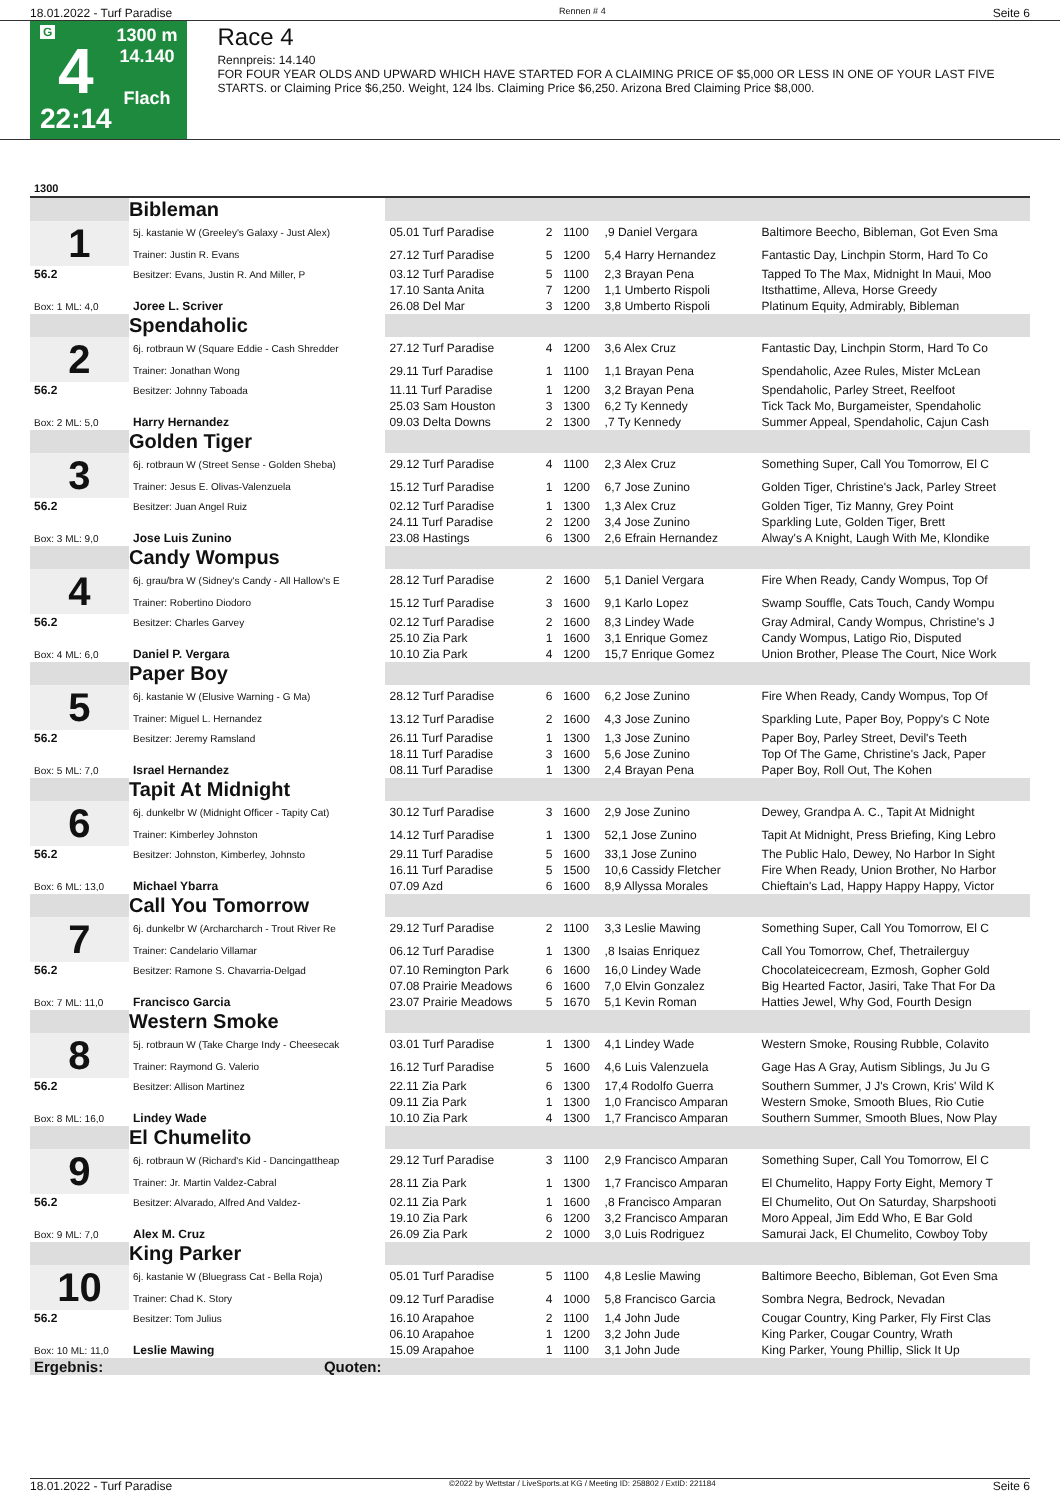18.01.2022 - Turf Paradise Rennen # 4 Seite 6
G
4
22:14
1300 m
14.140
Flach
Race 4
Rennpreis: 14.140
FOR FOUR YEAR OLDS AND UPWARD WHICH HAVE STARTED FOR A CLAIMING PRICE OF $5,000 OR LESS IN ONE OF YOUR LAST FIVE STARTS. or Claiming Price $6,250. Weight, 124 lbs. Claiming Price $6,250. Arizona Bred Claiming Price $8,000.
| 1300 | | | | | | |
| | Bibleman | | | | | |
| 1 | 5j. kastanie W (Greeley's Galaxy - Just Alex) | 05.01 Turf Paradise | 2 | 1100 | ,9 Daniel Vergara | Baltimore Beecho, Bibleman, Got Even Sma |
| | Trainer: Justin R. Evans | 27.12 Turf Paradise | 5 | 1200 | 5,4 Harry Hernandez | Fantastic Day, Linchpin Storm, Hard To Co |
| 56.2 | Besitzer: Evans, Justin R. And Miller, P | 03.12 Turf Paradise | 5 | 1100 | 2,3 Brayan Pena | Tapped To The Max, Midnight In Maui, Moo |
| | | 17.10 Santa Anita | 7 | 1200 | 1,1 Umberto Rispoli | Itsthattime, Alleva, Horse Greedy |
| Box: 1 ML: 4,0 | Joree L. Scriver | 26.08 Del Mar | 3 | 1200 | 3,8 Umberto Rispoli | Platinum Equity, Admirably, Bibleman |
| | Spendaholic | | | | | |
| 2 | 6j. rotbraun W (Square Eddie - Cash Shredder | 27.12 Turf Paradise | 4 | 1200 | 3,6 Alex Cruz | Fantastic Day, Linchpin Storm, Hard To Co |
| | Trainer: Jonathan Wong | 29.11 Turf Paradise | 1 | 1100 | 1,1 Brayan Pena | Spendaholic, Azee Rules, Mister McLean |
| 56.2 | Besitzer: Johnny Taboada | 11.11 Turf Paradise | 1 | 1200 | 3,2 Brayan Pena | Spendaholic, Parley Street, Reelfoot |
| | | 25.03 Sam Houston | 3 | 1300 | 6,2 Ty Kennedy | Tick Tack Mo, Burgameister, Spendaholic |
| Box: 2 ML: 5,0 | Harry Hernandez | 09.03 Delta Downs | 2 | 1300 | ,7 Ty Kennedy | Summer Appeal, Spendaholic, Cajun Cash |
| | Golden Tiger | | | | | |
| 3 | 6j. rotbraun W (Street Sense - Golden Sheba) | 29.12 Turf Paradise | 4 | 1100 | 2,3 Alex Cruz | Something Super, Call You Tomorrow, El C |
| | Trainer: Jesus E. Olivas-Valenzuela | 15.12 Turf Paradise | 1 | 1200 | 6,7 Jose Zunino | Golden Tiger, Christine's Jack, Parley Street |
| 56.2 | Besitzer: Juan Angel Ruiz | 02.12 Turf Paradise | 1 | 1300 | 1,3 Alex Cruz | Golden Tiger, Tiz Manny, Grey Point |
| | | 24.11 Turf Paradise | 2 | 1200 | 3,4 Jose Zunino | Sparkling Lute, Golden Tiger, Brett |
| Box: 3 ML: 9,0 | Jose Luis Zunino | 23.08 Hastings | 6 | 1300 | 2,6 Efrain Hernandez | Alway's A Knight, Laugh With Me, Klondike |
| | Candy Wompus | | | | | |
| 4 | 6j. grau/bra W (Sidney's Candy - All Hallow's E | 28.12 Turf Paradise | 2 | 1600 | 5,1 Daniel Vergara | Fire When Ready, Candy Wompus, Top Of |
| | Trainer: Robertino Diodoro | 15.12 Turf Paradise | 3 | 1600 | 9,1 Karlo Lopez | Swamp Souffle, Cats Touch, Candy Wompu |
| 56.2 | Besitzer: Charles Garvey | 02.12 Turf Paradise | 2 | 1600 | 8,3 Lindey Wade | Gray Admiral, Candy Wompus, Christine's J |
| | | 25.10 Zia Park | 1 | 1600 | 3,1 Enrique Gomez | Candy Wompus, Latigo Rio, Disputed |
| Box: 4 ML: 6,0 | Daniel P. Vergara | 10.10 Zia Park | 4 | 1200 | 15,7 Enrique Gomez | Union Brother, Please The Court, Nice Work |
| | Paper Boy | | | | | |
| 5 | 6j. kastanie W (Elusive Warning - G Ma) | 28.12 Turf Paradise | 6 | 1600 | 6,2 Jose Zunino | Fire When Ready, Candy Wompus, Top Of |
| | Trainer: Miguel L. Hernandez | 13.12 Turf Paradise | 2 | 1600 | 4,3 Jose Zunino | Sparkling Lute, Paper Boy, Poppy's C Note |
| 56.2 | Besitzer: Jeremy Ramsland | 26.11 Turf Paradise | 1 | 1300 | 1,3 Jose Zunino | Paper Boy, Parley Street, Devil's Teeth |
| | | 18.11 Turf Paradise | 3 | 1600 | 5,6 Jose Zunino | Top Of The Game, Christine's Jack, Paper |
| Box: 5 ML: 7,0 | Israel Hernandez | 08.11 Turf Paradise | 1 | 1300 | 2,4 Brayan Pena | Paper Boy, Roll Out, The Kohen |
| | Tapit At Midnight | | | | | |
| 6 | 6j. dunkelbr W (Midnight Officer - Tapity Cat) | 30.12 Turf Paradise | 3 | 1600 | 2,9 Jose Zunino | Dewey, Grandpa A. C., Tapit At Midnight |
| | Trainer: Kimberley Johnston | 14.12 Turf Paradise | 1 | 1300 | 52,1 Jose Zunino | Tapit At Midnight, Press Briefing, King Lebro |
| 56.2 | Besitzer: Johnston, Kimberley, Johnsto | 29.11 Turf Paradise | 5 | 1600 | 33,1 Jose Zunino | The Public Halo, Dewey, No Harbor In Sight |
| | | 16.11 Turf Paradise | 5 | 1500 | 10,6 Cassidy Fletcher | Fire When Ready, Union Brother, No Harbor |
| Box: 6 ML: 13,0 | Michael Ybarra | 07.09 Azd | 6 | 1600 | 8,9 Allyssa Morales | Chieftain's Lad, Happy Happy Happy, Victor |
| | Call You Tomorrow | | | | | |
| 7 | 6j. dunkelbr W (Archarcharch - Trout River Re | 29.12 Turf Paradise | 2 | 1100 | 3,3 Leslie Mawing | Something Super, Call You Tomorrow, El C |
| | Trainer: Candelario Villamar | 06.12 Turf Paradise | 1 | 1300 | ,8 Isaias Enriquez | Call You Tomorrow, Chef, Thetrailerguy |
| 56.2 | Besitzer: Ramone S. Chavarria-Delgad | 07.10 Remington Park | 6 | 1600 | 16,0 Lindey Wade | Chocolateicecream, Ezmosh, Gopher Gold |
| | | 07.08 Prairie Meadows | 6 | 1600 | 7,0 Elvin Gonzalez | Big Hearted Factor, Jasiri, Take That For Da |
| Box: 7 ML: 11,0 | Francisco Garcia | 23.07 Prairie Meadows | 5 | 1670 | 5,1 Kevin Roman | Hatties Jewel, Why God, Fourth Design |
| | Western Smoke | | | | | |
| 8 | 5j. rotbraun W (Take Charge Indy - Cheesecak | 03.01 Turf Paradise | 1 | 1300 | 4,1 Lindey Wade | Western Smoke, Rousing Rubble, Colavito |
| | Trainer: Raymond G. Valerio | 16.12 Turf Paradise | 5 | 1600 | 4,6 Luis Valenzuela | Gage Has A Gray, Autism Siblings, Ju Ju G |
| 56.2 | Besitzer: Allison Martinez | 22.11 Zia Park | 6 | 1300 | 17,4 Rodolfo Guerra | Southern Summer, J J's Crown, Kris' Wild K |
| | | 09.11 Zia Park | 1 | 1300 | 1,0 Francisco Amparan | Western Smoke, Smooth Blues, Rio Cutie |
| Box: 8 ML: 16,0 | Lindey Wade | 10.10 Zia Park | 4 | 1300 | 1,7 Francisco Amparan | Southern Summer, Smooth Blues, Now Play |
| | El Chumelito | | | | | |
| 9 | 6j. rotbraun W (Richard's Kid - Dancingattheap | 29.12 Turf Paradise | 3 | 1100 | 2,9 Francisco Amparan | Something Super, Call You Tomorrow, El C |
| | Trainer: Jr. Martin Valdez-Cabral | 28.11 Zia Park | 1 | 1300 | 1,7 Francisco Amparan | El Chumelito, Happy Forty Eight, Memory T |
| 56.2 | Besitzer: Alvarado, Alfred And Valdez- | 02.11 Zia Park | 1 | 1600 | ,8 Francisco Amparan | El Chumelito, Out On Saturday, Sharpshooti |
| | | 19.10 Zia Park | 6 | 1200 | 3,2 Francisco Amparan | Moro Appeal, Jim Edd Who, E Bar Gold |
| Box: 9 ML: 7,0 | Alex M. Cruz | 26.09 Zia Park | 2 | 1000 | 3,0 Luis Rodriguez | Samurai Jack, El Chumelito, Cowboy Toby |
| | King Parker | | | | | |
| 10 | 6j. kastanie W (Bluegrass Cat - Bella Roja) | 05.01 Turf Paradise | 5 | 1100 | 4,8 Leslie Mawing | Baltimore Beecho, Bibleman, Got Even Sma |
| | Trainer: Chad K. Story | 09.12 Turf Paradise | 4 | 1000 | 5,8 Francisco Garcia | Sombra Negra, Bedrock, Nevadan |
| 56.2 | Besitzer: Tom Julius | 16.10 Arapahoe | 2 | 1100 | 1,4 John Jude | Cougar Country, King Parker, Fly First Clas |
| | | 06.10 Arapahoe | 1 | 1200 | 3,2 John Jude | King Parker, Cougar Country, Wrath |
| Box: 10 ML: 11,0 | Leslie Mawing | 15.09 Arapahoe | 1 | 1100 | 3,1 John Jude | King Parker, Young Phillip, Slick It Up |
| Ergebnis: | Quoten: | | | | | |
18.01.2022 - Turf Paradise ©2022 by Wettstar / LiveSports.at KG / Meeting ID: 258802 / ExtID: 221184 Seite 6